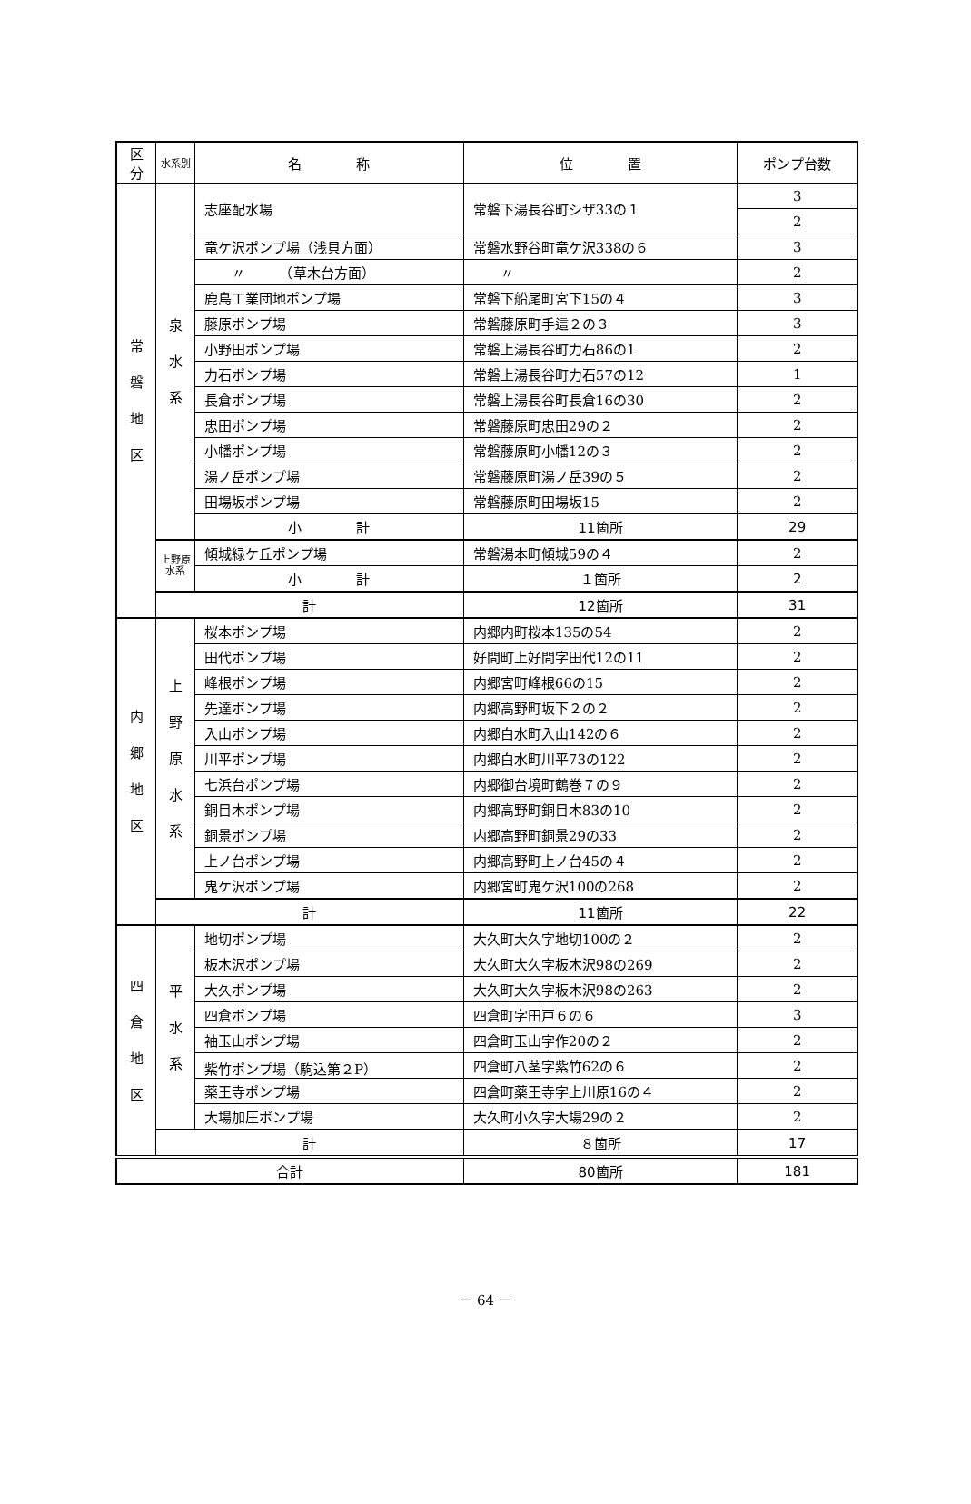| 区分 | 水系別 | 名 称 | 位 置 | ポンプ台数 |
| --- | --- | --- | --- | --- |
| 常 磐 地 区 | 泉 水 系 | 志座配水場 | 常磐下湯長谷町シザ33の１ | 3 |
| | | | | 2 |
| | | 竜ケ沢ポンプ場（浅貝方面） | 常磐水野谷町竜ケ沢338の６ | 3 |
| | | 〃 （草木台方面） | 〃 | 2 |
| | | 鹿島工業団地ポンプ場 | 常磐下船尾町宮下15の４ | 3 |
| | | 藤原ポンプ場 | 常磐藤原町手這２の３ | 3 |
| | | 小野田ポンプ場 | 常磐上湯長谷町力石86の1 | 2 |
| | | 力石ポンプ場 | 常磐上湯長谷町力石57の12 | 1 |
| | | 長倉ポンプ場 | 常磐上湯長谷町長倉16の30 | 2 |
| | | 忠田ポンプ場 | 常磐藤原町忠田29の２ | 2 |
| | | 小幡ポンプ場 | 常磐藤原町小幡12の３ | 2 |
| | | 湯ノ岳ポンプ場 | 常磐藤原町湯ノ岳39の５ | 2 |
| | | 田場坂ポンプ場 | 常磐藤原町田場坂15 | 2 |
| | | 小 計 | 11箇所 | 29 |
| | 上野原 水系 | 傾城緑ケ丘ポンプ場 | 常磐湯本町傾城59の４ | 2 |
| | | 小 計 | １箇所 | 2 |
| | 計 | | 12箇所 | 31 |
| 内 郷 地 区 | 上 野 原 水 系 | 桜本ポンプ場 | 内郷内町桜本135の54 | 2 |
| | | 田代ポンプ場 | 好間町上好間字田代12の11 | 2 |
| | | 峰根ポンプ場 | 内郷宮町峰根66の15 | 2 |
| | | 先達ポンプ場 | 内郷高野町坂下２の２ | 2 |
| | | 入山ポンプ場 | 内郷白水町入山142の６ | 2 |
| | | 川平ポンプ場 | 内郷白水町川平73の122 | 2 |
| | | 七浜台ポンプ場 | 内郷御台境町鶴巻７の９ | 2 |
| | | 銅目木ポンプ場 | 内郷高野町銅目木83の10 | 2 |
| | | 銅景ポンプ場 | 内郷高野町銅景29の33 | 2 |
| | | 上ノ台ポンプ場 | 内郷高野町上ノ台45の４ | 2 |
| | | 鬼ケ沢ポンプ場 | 内郷宮町鬼ケ沢100の268 | 2 |
| | 計 | | 11箇所 | 22 |
| 四 倉 地 区 | 平 水 系 | 地切ポンプ場 | 大久町大久字地切100の２ | 2 |
| | | 板木沢ポンプ場 | 大久町大久字板木沢98の269 | 2 |
| | | 大久ポンプ場 | 大久町大久字板木沢98の263 | 2 |
| | | 四倉ポンプ場 | 四倉町字田戸６の６ | 3 |
| | | 袖玉山ポンプ場 | 四倉町玉山字作20の２ | 2 |
| | | 紫竹ポンプ場（駒込第２P） | 四倉町八茎字紫竹62の６ | 2 |
| | | 薬王寺ポンプ場 | 四倉町薬王寺字上川原16の４ | 2 |
| | | 大場加圧ポンプ場 | 大久町小久字大場29の２ | 2 |
| | 計 | | ８箇所 | 17 |
| 合計 | | | 80箇所 | 181 |
－ 64 －